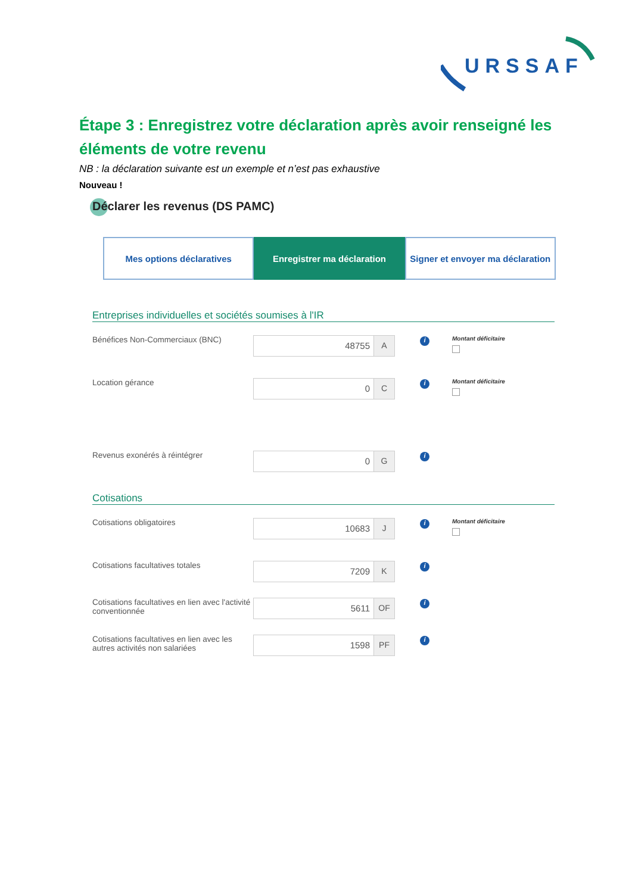URSSAF
Étape 3 : Enregistrez votre déclaration après avoir renseigné les éléments de votre revenu
NB : la déclaration suivante est un exemple et n’est pas exhaustive
Nouveau !
Déclarer les revenus (DS PAMC)
Mes options déclaratives Enregistrer ma déclaration Signer et envoyer ma déclaration
Entreprises individuelles et sociétés soumises à l'IR
Bénéfices Non-Commerciaux (BNC)
48755 A
i
Montant déficitaire
Location gérance
0 C
i
Montant déficitaire
Revenus exonérés à réintégrer
0 G
i
Cotisations
Cotisations obligatoires
10683 J
i
Montant déficitaire
Cotisations facultatives totales
7209 K
i
Cotisations facultatives en lien avec l'activité conventionnée
5611 OF
i
Cotisations facultatives en lien avec les autres activités non salariées
1598 PF
i